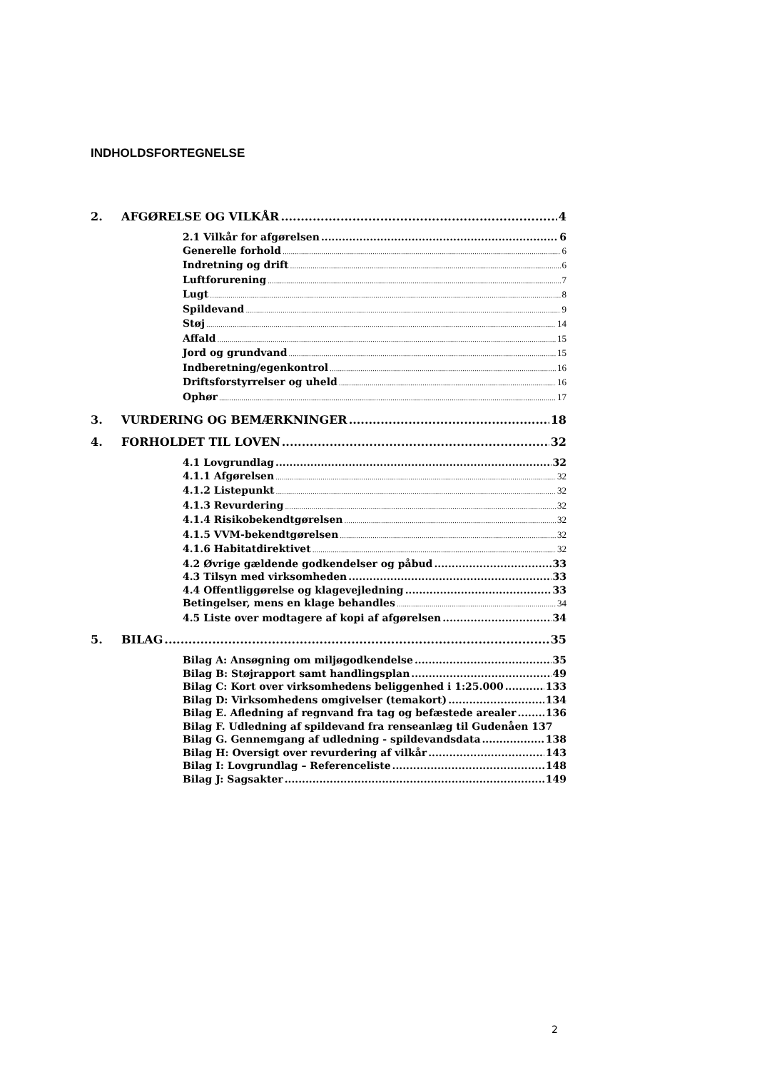INDHOLDSFORTEGNELSE
2. AFGØRELSE OG VILKÅR 4
2.1 Vilkår for afgørelsen 6
Generelle forhold 6
Indretning og drift 6
Luftforurening 7
Lugt 8
Spildevand 9
Støj 14
Affald 15
Jord og grundvand 15
Indberetning/egenkontrol 16
Driftsforstyrrelser og uheld 16
Ophør 17
3. VURDERING OG BEMÆRKNINGER 18
4. FORHOLDET TIL LOVEN 32
4.1 Lovgrundlag 32
4.1.1 Afgørelsen 32
4.1.2 Listepunkt 32
4.1.3 Revurdering 32
4.1.4 Risikobekendtgørelsen 32
4.1.5 VVM-bekendtgørelsen 32
4.1.6 Habitatdirektivet 32
4.2 Øvrige gældende godkendelser og påbud 33
4.3 Tilsyn med virksomheden 33
4.4 Offentliggørelse og klagevejledning 33
Betingelser, mens en klage behandles 34
4.5 Liste over modtagere af kopi af afgørelsen 34
5. BILAG 35
Bilag A: Ansøgning om miljøgodkendelse 35
Bilag B: Støjrapport samt handlingsplan 49
Bilag C: Kort over virksomhedens beliggenhed i 1:25.000 133
Bilag D: Virksomhedens omgivelser (temakort) 134
Bilag E. Afledning af regnvand fra tag og befæstede arealer 136
Bilag F. Udledning af spildevand fra renseanlæg til Gudenåen 137
Bilag G. Gennemgang af udledning - spildevandsdata 138
Bilag H: Oversigt over revurdering af vilkår 143
Bilag I: Lovgrundlag – Referenceliste 148
Bilag J: Sagsakter 149
2